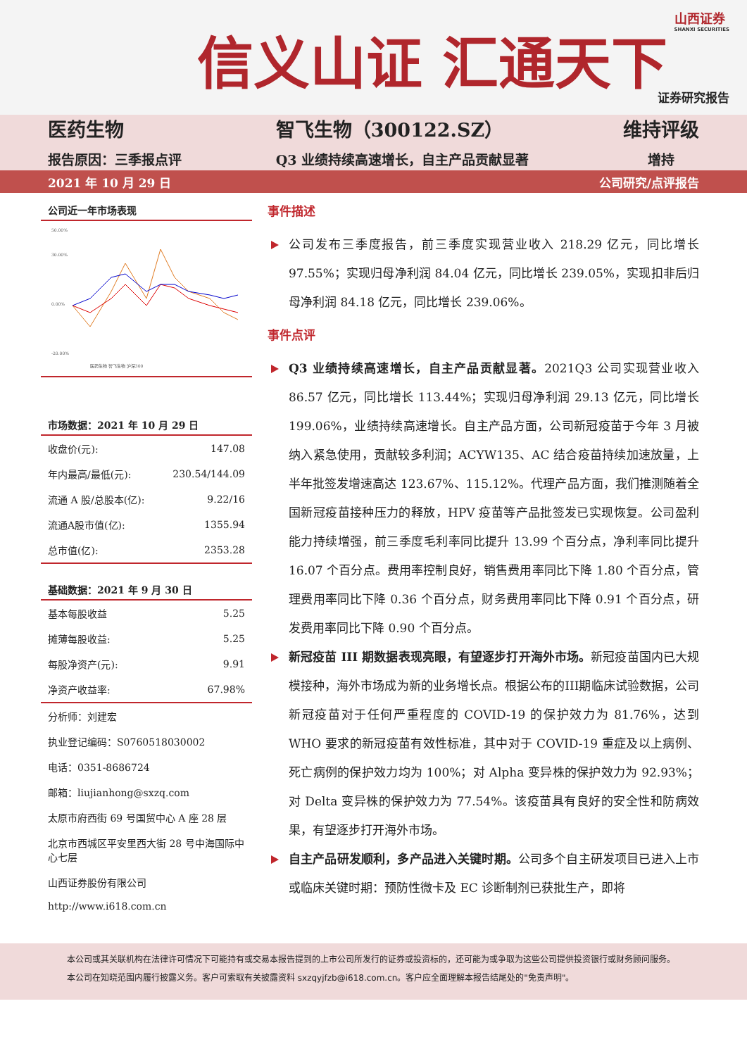信义山证 汇通天下
山西证券
SHANXI SECURITIES
证券研究报告
医药生物
报告原因：三季报点评
智飞生物（300122.SZ）
Q3 业绩持续高速增长，自主产品贡献显著
维持评级
增持
2021 年 10 月 29 日 公司研究/点评报告
公司近一年市场表现
50.00%
30.00%
0.00%
-20.00%
医药生物 智飞生物 沪深300
市场数据：2021 年 10 月 29 日
| 收盘价(元): | 147.08 |
| 年内最高/最低(元): | 230.54/144.09 |
| 流通 A 股/总股本(亿): | 9.22/16 |
| 流通A股市值(亿): | 1355.94 |
| 总市值(亿): | 2353.28 |
基础数据：2021 年 9 月 30 日
| 基本每股收益 | 5.25 |
| 摊薄每股收益: | 5.25 |
| 每股净资产(元): | 9.91 |
| 净资产收益率: | 67.98% |
分析师：刘建宏
执业登记编码：S0760518030002
电话：0351-8686724
邮箱：liujianhong@sxzq.com
太原市府西街 69 号国贸中心 A 座 28 层
北京市西城区平安里西大街 28 号中海国际中心七层
山西证券股份有限公司
http://www.i618.com.cn
事件描述
公司发布三季度报告，前三季度实现营业收入 218.29 亿元，同比增长 97.55%；实现归母净利润 84.04 亿元，同比增长 239.05%，实现扣非后归母净利润 84.18 亿元，同比增长 239.06%。
事件点评
Q3 业绩持续高速增长，自主产品贡献显著。2021Q3 公司实现营业收入 86.57 亿元，同比增长 113.44%；实现归母净利润 29.13 亿元，同比增长 199.06%，业绩持续高速增长。自主产品方面，公司新冠疫苗于今年 3 月被纳入紧急使用，贡献较多利润；ACYW135、AC 结合疫苗持续加速放量，上半年批签发增速高达 123.67%、115.12%。代理产品方面，我们推测随着全国新冠疫苗接种压力的释放，HPV 疫苗等产品批签发已实现恢复。公司盈利能力持续增强，前三季度毛利率同比提升 13.99 个百分点，净利率同比提升 16.07 个百分点。费用率控制良好，销售费用率同比下降 1.80 个百分点，管理费用率同比下降 0.36 个百分点，财务费用率同比下降 0.91 个百分点，研发费用率同比下降 0.90 个百分点。
新冠疫苗 III 期数据表现亮眼，有望逐步打开海外市场。新冠疫苗国内已大规模接种，海外市场成为新的业务增长点。根据公布的III期临床试验数据，公司新冠疫苗对于任何严重程度的 COVID-19 的保护效力为 81.76%，达到 WHO 要求的新冠疫苗有效性标准，其中对于 COVID-19 重症及以上病例、死亡病例的保护效力均为 100%；对 Alpha 变异株的保护效力为 92.93%；对 Delta 变异株的保护效力为 77.54%。该疫苗具有良好的安全性和防病效果，有望逐步打开海外市场。
自主产品研发顺利，多产品进入关键时期。公司多个自主研发项目已进入上市或临床关键时期：预防性微卡及 EC 诊断制剂已获批生产，即将
本公司或其关联机构在法律许可情况下可能持有或交易本报告提到的上市公司所发行的证券或投资标的，还可能为或争取为这些公司提供投资银行或财务顾问服务。本公司在知晓范围内履行披露义务。客户可索取有关披露资料 sxzqyjfzb@i618.com.cn。客户应全面理解本报告结尾处的"免责声明"。